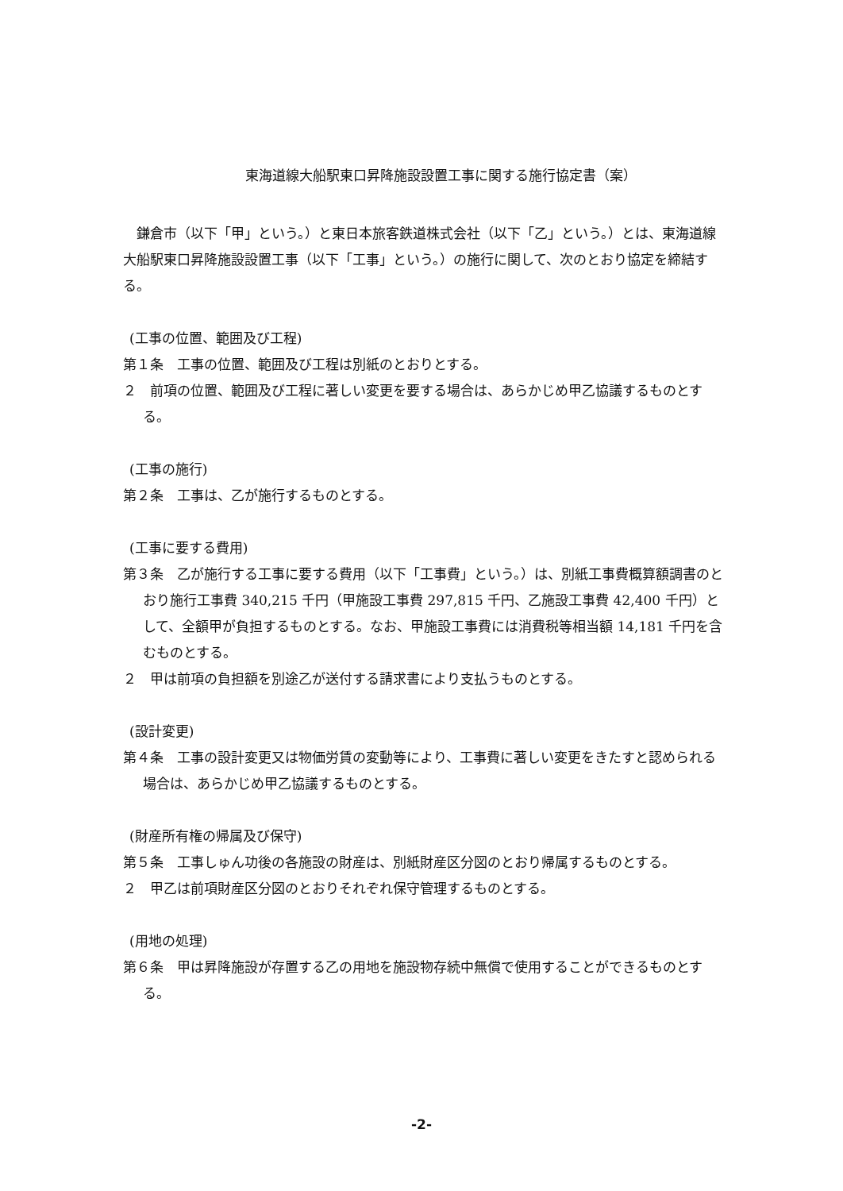東海道線大船駅東口昇降施設設置工事に関する施行協定書（案）
鎌倉市（以下「甲」という。）と東日本旅客鉄道株式会社（以下「乙」という。）とは、東海道線大船駅東口昇降施設設置工事（以下「工事」という。）の施行に関して、次のとおり協定を締結する。
(工事の位置、範囲及び工程)
第１条　工事の位置、範囲及び工程は別紙のとおりとする。
２　前項の位置、範囲及び工程に著しい変更を要する場合は、あらかじめ甲乙協議するものとする。
(工事の施行)
第２条　工事は、乙が施行するものとする。
(工事に要する費用)
第３条　乙が施行する工事に要する費用（以下「工事費」という。）は、別紙工事費概算額調書のとおり施行工事費 340,215 千円（甲施設工事費 297,815 千円、乙施設工事費 42,400 千円）として、全額甲が負担するものとする。なお、甲施設工事費には消費税等相当額 14,181 千円を含むものとする。
２　甲は前項の負担額を別途乙が送付する請求書により支払うものとする。
(設計変更)
第４条　工事の設計変更又は物価労賃の変動等により、工事費に著しい変更をきたすと認められる場合は、あらかじめ甲乙協議するものとする。
(財産所有権の帰属及び保守)
第５条　工事しゅん功後の各施設の財産は、別紙財産区分図のとおり帰属するものとする。
２　甲乙は前項財産区分図のとおりそれぞれ保守管理するものとする。
(用地の処理)
第６条　甲は昇降施設が存置する乙の用地を施設物存続中無償で使用することができるものとする。
-2-